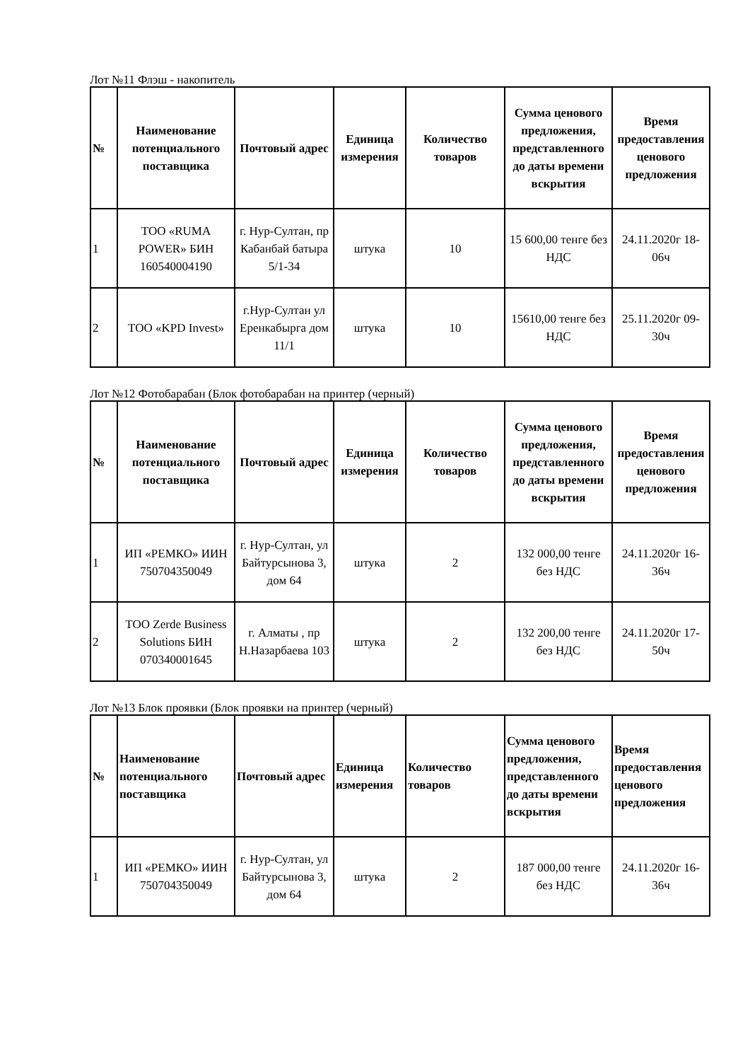Лот №11 Флэш - накопитель
| № | Наименование потенциального поставщика | Почтовый адрес | Единица измерения | Количество товаров | Сумма ценового предложения, представленного до даты времени вскрытия | Время предоставления ценового предложения |
| --- | --- | --- | --- | --- | --- | --- |
| 1 | ТОО «RUMA POWER» БИН 160540004190 | г. Нур-Султан, пр Кабанбай батыра 5/1-34 | штука | 10 | 15 600,00 тенге без НДС | 24.11.2020г 18-06ч |
| 2 | ТОО «KPD Invest» | г.Нур-Султан ул Еренкабырга дом 11/1 | штука | 10 | 15610,00 тенге без НДС | 25.11.2020г 09-30ч |
Лот №12 Фотобарабан (Блок фотобарабан на принтер (черный)
| № | Наименование потенциального поставщика | Почтовый адрес | Единица измерения | Количество товаров | Сумма ценового предложения, представленного до даты времени вскрытия | Время предоставления ценового предложения |
| --- | --- | --- | --- | --- | --- | --- |
| 1 | ИП «РЕМКО» ИИН 750704350049 | г. Нур-Султан, ул Байтурсынова 3, дом 64 | штука | 2 | 132 000,00 тенге без НДС | 24.11.2020г 16-36ч |
| 2 | ТОО Zerde Business Solutions БИН 070340001645 | г. Алматы , пр Н.Назарбаева 103 | штука | 2 | 132 200,00 тенге без НДС | 24.11.2020г 17-50ч |
Лот №13 Блок проявки (Блок проявки на принтер (черный)
| № | Наименование потенциального поставщика | Почтовый адрес | Единица измерения | Количество товаров | Сумма ценового предложения, представленного до даты времени вскрытия | Время предоставления ценового предложения |
| --- | --- | --- | --- | --- | --- | --- |
| 1 | ИП «РЕМКО» ИИН 750704350049 | г. Нур-Султан, ул Байтурсынова 3, дом 64 | штука | 2 | 187 000,00 тенге без НДС | 24.11.2020г 16-36ч |